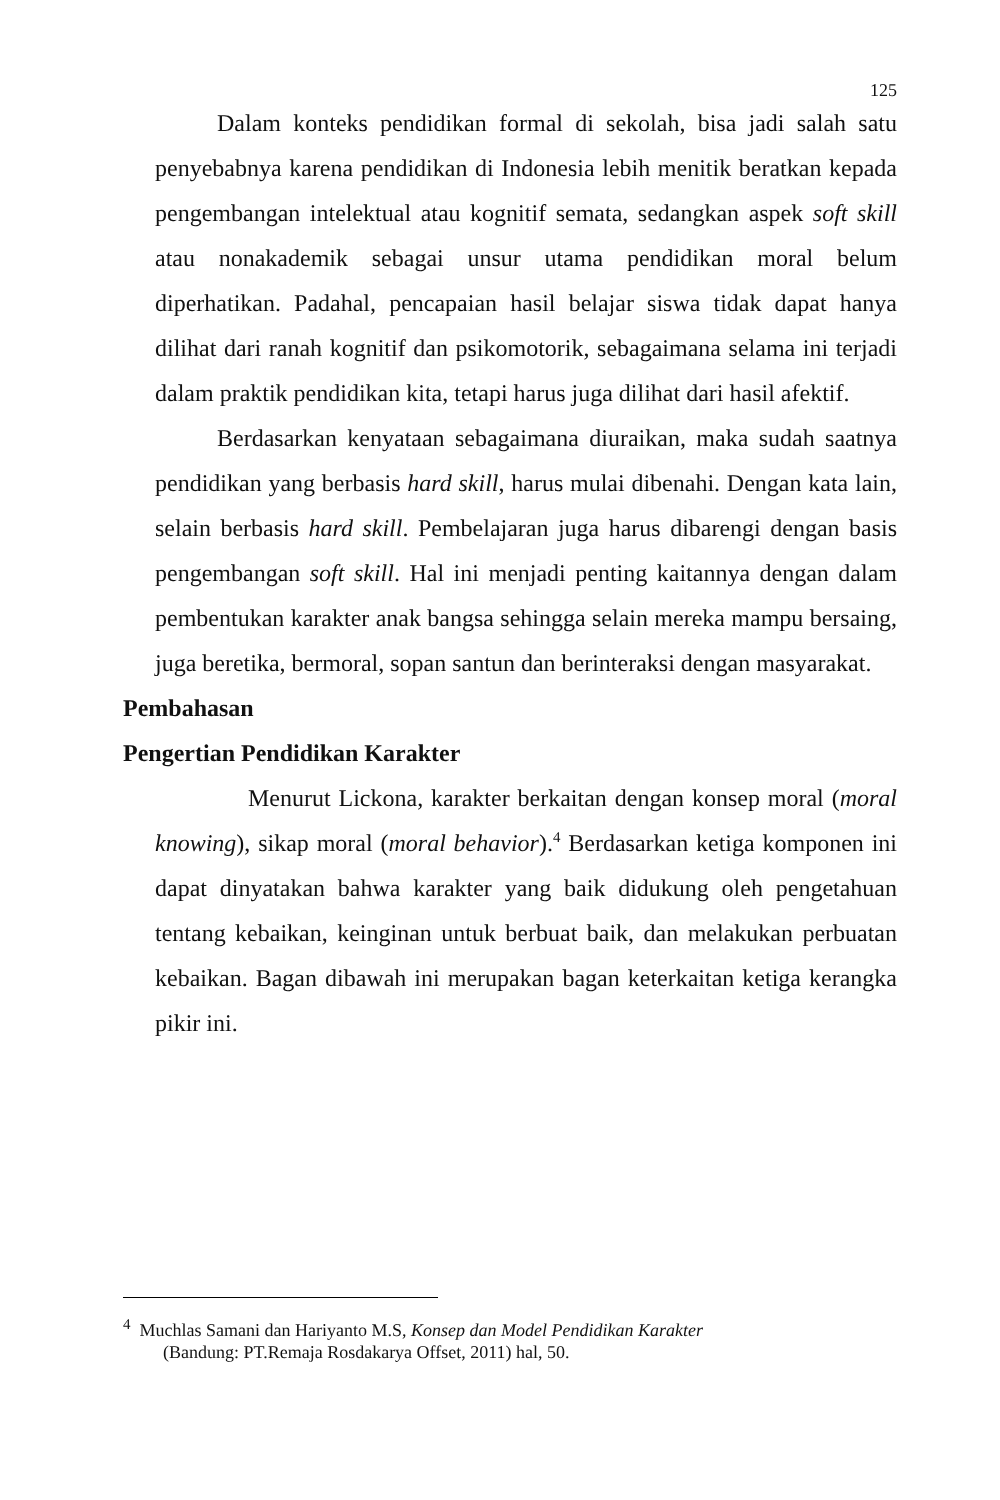125
Dalam konteks pendidikan formal di sekolah, bisa jadi salah satu penyebabnya karena pendidikan di Indonesia lebih menitik beratkan kepada pengembangan intelektual atau kognitif semata, sedangkan aspek soft skill atau nonakademik sebagai unsur utama pendidikan moral belum diperhatikan. Padahal, pencapaian hasil belajar siswa tidak dapat hanya dilihat dari ranah kognitif dan psikomotorik, sebagaimana selama ini terjadi dalam praktik pendidikan kita, tetapi harus juga dilihat dari hasil afektif.
Berdasarkan kenyataan sebagaimana diuraikan, maka sudah saatnya pendidikan yang berbasis hard skill, harus mulai dibenahi. Dengan kata lain, selain berbasis hard skill. Pembelajaran juga harus dibarengi dengan basis pengembangan soft skill. Hal ini menjadi penting kaitannya dengan dalam pembentukan karakter anak bangsa sehingga selain mereka mampu bersaing, juga beretika, bermoral, sopan santun dan berinteraksi dengan masyarakat.
Pembahasan
Pengertian Pendidikan Karakter
Menurut Lickona, karakter berkaitan dengan konsep moral (moral knowing), sikap moral (moral behavior).<sup>4</sup> Berdasarkan ketiga komponen ini dapat dinyatakan bahwa karakter yang baik didukung oleh pengetahuan tentang kebaikan, keinginan untuk berbuat baik, dan melakukan perbuatan kebaikan. Bagan dibawah ini merupakan bagan keterkaitan ketiga kerangka pikir ini.
<sup>4</sup> Muchlas Samani dan Hariyanto M.S, Konsep dan Model Pendidikan Karakter
(Bandung: PT.Remaja Rosdakarya Offset, 2011) hal, 50.